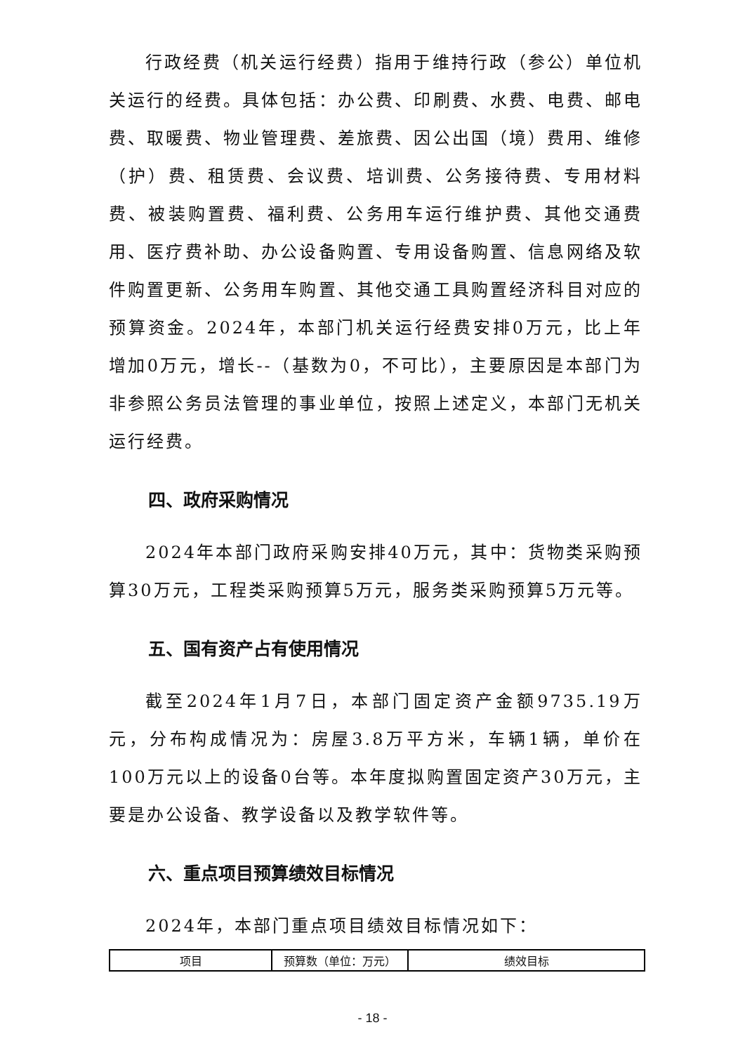行政经费（机关运行经费）指用于维持行政（参公）单位机关运行的经费。具体包括：办公费、印刷费、水费、电费、邮电费、取暖费、物业管理费、差旅费、因公出国（境）费用、维修（护）费、租赁费、会议费、培训费、公务接待费、专用材料费、被装购置费、福利费、公务用车运行维护费、其他交通费用、医疗费补助、办公设备购置、专用设备购置、信息网络及软件购置更新、公务用车购置、其他交通工具购置经济科目对应的预算资金。2024年，本部门机关运行经费安排0万元，比上年增加0万元，增长--（基数为0，不可比），主要原因是本部门为非参照公务员法管理的事业单位，按照上述定义，本部门无机关运行经费。
四、政府采购情况
2024年本部门政府采购安排40万元，其中：货物类采购预算30万元，工程类采购预算5万元，服务类采购预算5万元等。
五、国有资产占有使用情况
截至2024年1月7日，本部门固定资产金额9735.19万元，分布构成情况为：房屋3.8万平方米，车辆1辆，单价在100万元以上的设备0台等。本年度拟购置固定资产30万元，主要是办公设备、教学设备以及教学软件等。
六、重点项目预算绩效目标情况
2024年，本部门重点项目绩效目标情况如下：
| 项目 | 预算数（单位：万元） | 绩效目标 |
- 18 -